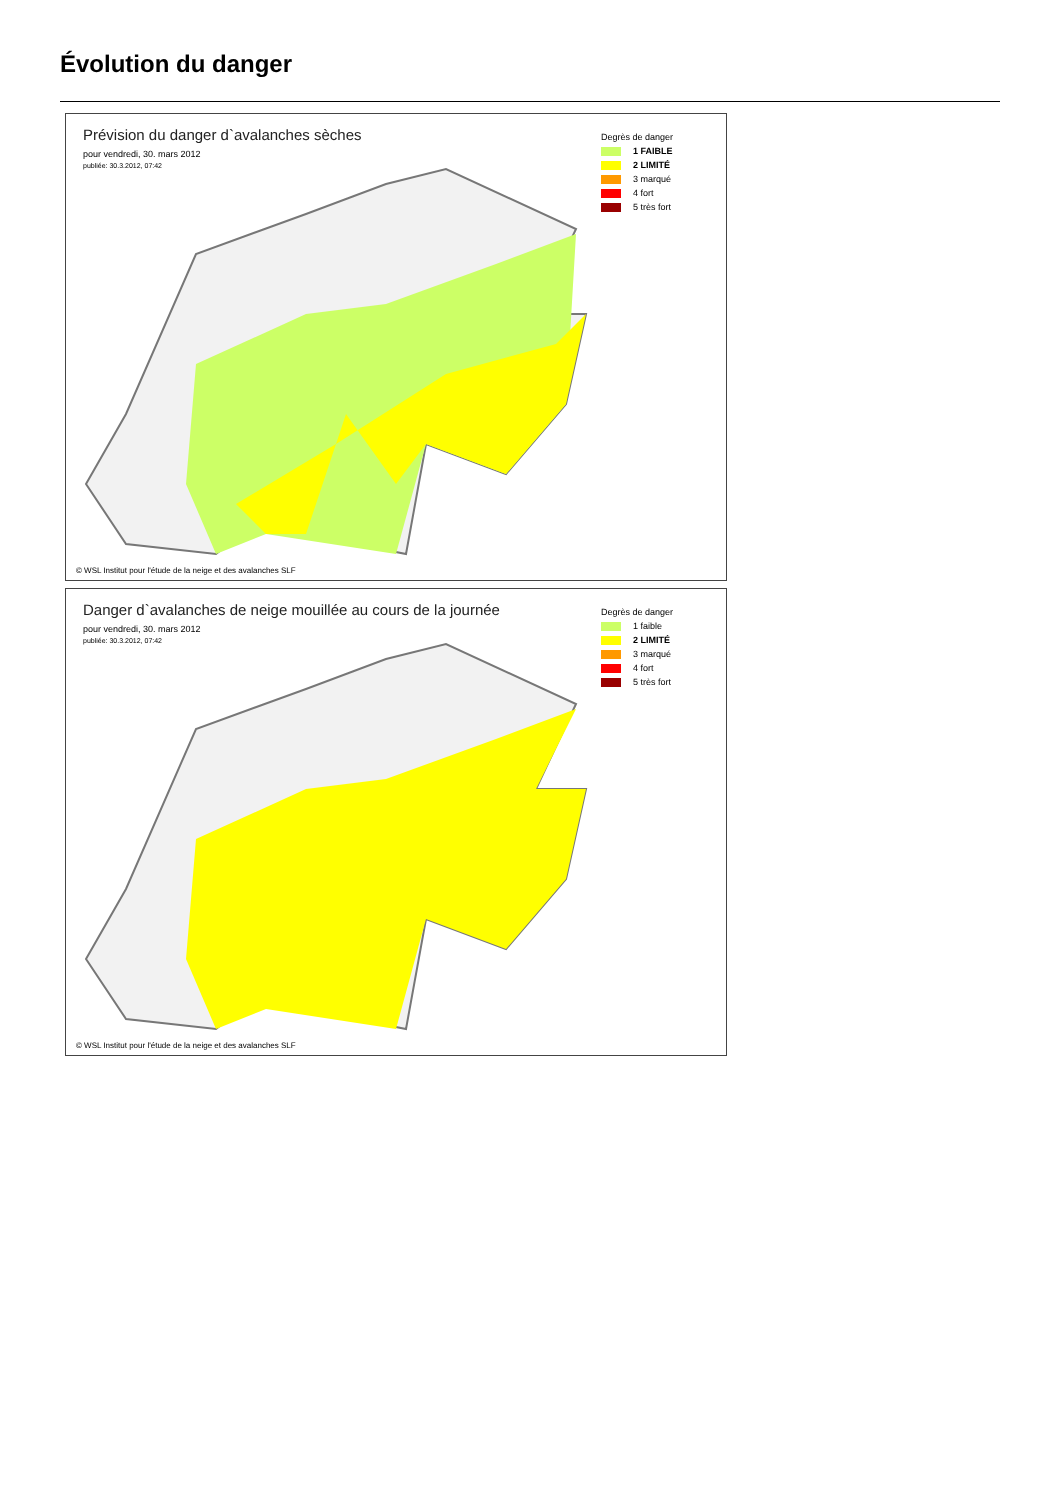Évolution du danger
Prévision du danger d`avalanches sèches
pour vendredi, 30. mars 2012
publiée: 30.3.2012, 07:42
Degrès de danger
1 FAIBLE
2 LIMITÉ
3 marqué
4 fort
5 très fort
© WSL Institut pour l'étude de la neige et des avalanches SLF
Danger d`avalanches de neige mouillée au cours de la journée
pour vendredi, 30. mars 2012
publiée: 30.3.2012, 07:42
Degrès de danger
1 faible
2 LIMITÉ
3 marqué
4 fort
5 très fort
© WSL Institut pour l'étude de la neige et des avalanches SLF